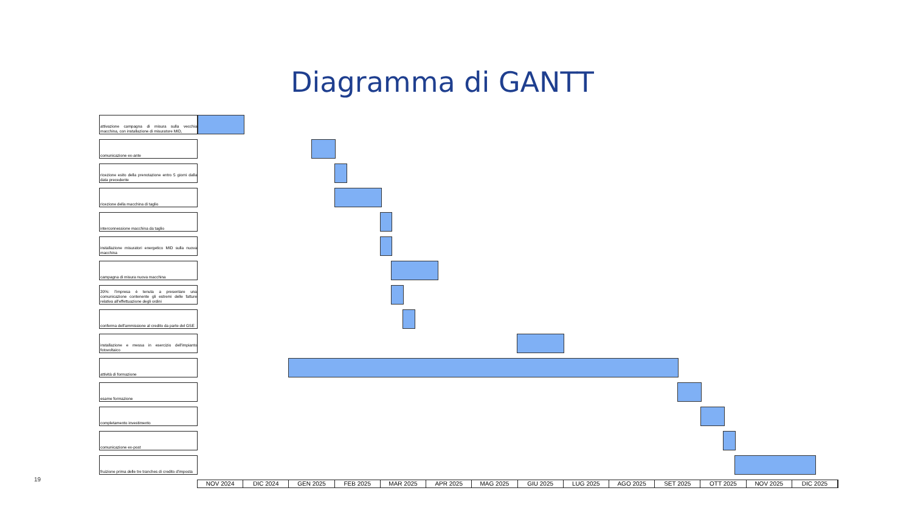Diagramma di GANTT
attivazione campagna di misura sulla vecchia macchina, con installazione di misuratore MID,
comunicazione ex-ante
ricezione esito della prenotazione entro 5 giorni dalla data precedente
ricezione della macchina di taglio
interconnessione macchina da taglio
installazione misuratori energetico MID sulla nuova macchina
campagna di misura nuova macchina
20%: l'impresa è tenuta a presentare una comunicazione contenente gli estremi delle fatture relativa all'effettuazione degli ordini
conferma dell'ammissione al credito da parte del GSE
installazione e messa in esercizio dell'impianto fotovoltaico
attività di formazione
esame formazione
completamento investimento
comunicazione ex-post
fruizione prima delle tre tranches di credito d'imposta
NOV 2024 DIC 2024 GEN 2025 FEB 2025 MAR 2025 APR 2025 MAG 2025 GIU 2025 LUG 2025 AGO 2025 SET 2025 OTT 2025 NOV 2025 DIC 2025
19